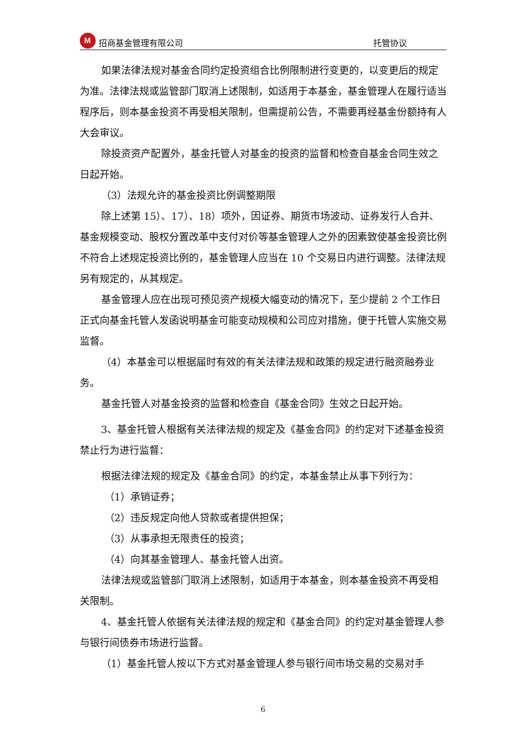M
招商基金管理有限公司 托管协议
如果法律法规对基金合同约定投资组合比例限制进行变更的，以变更后的规定为准。法律法规或监管部门取消上述限制，如适用于本基金，基金管理人在履行适当程序后，则本基金投资不再受相关限制，但需提前公告，不需要再经基金份额持有人大会审议。
除投资资产配置外，基金托管人对基金的投资的监督和检查自基金合同生效之日起开始。
（3）法规允许的基金投资比例调整期限
除上述第 15）、17）、18）项外，因证券、期货市场波动、证券发行人合并、基金规模变动、股权分置改革中支付对价等基金管理人之外的因素致使基金投资比例不符合上述规定投资比例的，基金管理人应当在 10 个交易日内进行调整。法律法规另有规定的，从其规定。
基金管理人应在出现可预见资产规模大幅变动的情况下，至少提前 2 个工作日正式向基金托管人发函说明基金可能变动规模和公司应对措施，便于托管人实施交易监督。
（4）本基金可以根据届时有效的有关法律法规和政策的规定进行融资融券业务。
基金托管人对基金投资的监督和检查自《基金合同》生效之日起开始。
3、基金托管人根据有关法律法规的规定及《基金合同》的约定对下述基金投资禁止行为进行监督：
根据法律法规的规定及《基金合同》的约定，本基金禁止从事下列行为：
（1）承销证券；
（2）违反规定向他人贷款或者提供担保；
（3）从事承担无限责任的投资；
（4）向其基金管理人、基金托管人出资。
法律法规或监管部门取消上述限制，如适用于本基金，则本基金投资不再受相关限制。
4、基金托管人依据有关法律法规的规定和《基金合同》的约定对基金管理人参与银行间债券市场进行监督。
（1）基金托管人按以下方式对基金管理人参与银行间市场交易的交易对手
6